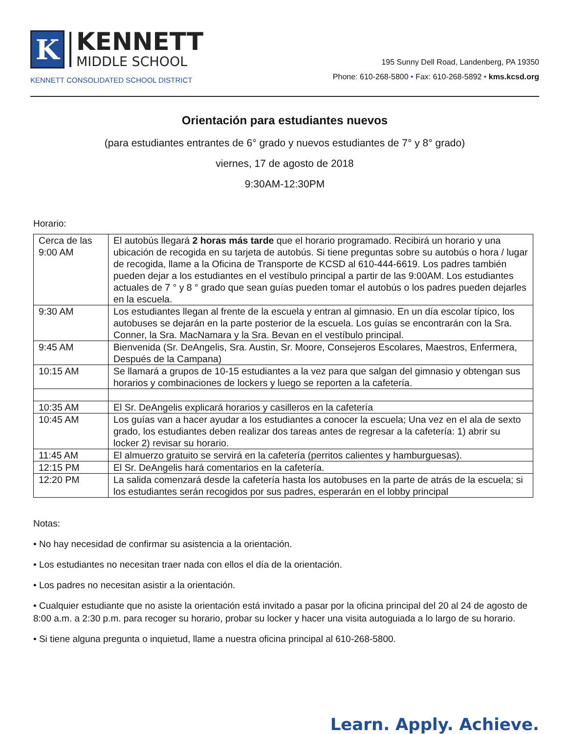K
KENNETT
MIDDLE SCHOOL
KENNETT CONSOLIDATED SCHOOL DISTRICT
195 Sunny Dell Road, Landenberg, PA 19350
Phone: 610-268-5800 • Fax: 610-268-5892 • kms.kcsd.org
Orientación para estudiantes nuevos
(para estudiantes entrantes de 6° grado y nuevos estudiantes de 7° y 8° grado)
viernes, 17 de agosto de 2018
9:30AM-12:30PM
Horario:
| Cerca de las 9:00 AM | El autobús llegará 2 horas más tarde que el horario programado. Recibirá un horario y una ubicación de recogida en su tarjeta de autobús. Si tiene preguntas sobre su autobús o hora / lugar de recogida, llame a la Oficina de Transporte de KCSD al 610-444-6619. Los padres también pueden dejar a los estudiantes en el vestíbulo principal a partir de las 9:00AM. Los estudiantes actuales de 7 ° y 8 ° grado que sean guías pueden tomar el autobús o los padres pueden dejarles en la escuela. |
| 9:30 AM | Los estudiantes llegan al frente de la escuela y entran al gimnasio. En un día escolar típico, los autobuses se dejarán en la parte posterior de la escuela. Los guías se encontrarán con la Sra. Conner, la Sra. MacNamara y la Sra. Bevan en el vestíbulo principal. |
| 9:45 AM | Bienvenida (Sr. DeAngelis, Sra. Austin, Sr. Moore, Consejeros Escolares, Maestros, Enfermera, Después de la Campana) |
| 10:15 AM | Se llamará a grupos de 10-15 estudiantes a la vez para que salgan del gimnasio y obtengan sus horarios y combinaciones de lockers y luego se reporten a la cafetería. |
| 10:35 AM | El Sr. DeAngelis explicará horarios y casilleros en la cafetería |
| 10:45 AM | Los guías van a hacer ayudar a los estudiantes a conocer la escuela; Una vez en el ala de sexto grado, los estudiantes deben realizar dos tareas antes de regresar a la cafetería: 1) abrir su locker 2) revisar su horario. |
| 11:45 AM | El almuerzo gratuito se servirá en la cafetería (perritos calientes y hamburguesas). |
| 12:15 PM | El Sr. DeAngelis hará comentarios en la cafetería. |
| 12:20 PM | La salida comenzará desde la cafetería hasta los autobuses en la parte de atrás de la escuela; si los estudiantes serán recogidos por sus padres, esperarán en el lobby principal |
Notas:
• No hay necesidad de confirmar su asistencia a la orientación.
• Los estudiantes no necesitan traer nada con ellos el día de la orientación.
• Los padres no necesitan asistir a la orientación.
• Cualquier estudiante que no asiste la orientación está invitado a pasar por la oficina principal del 20 al 24 de agosto de 8:00 a.m. a 2:30 p.m. para recoger su horario, probar su locker y hacer una visita autoguiada a lo largo de su horario.
• Si tiene alguna pregunta o inquietud, llame a nuestra oficina principal al 610-268-5800.
Learn. Apply. Achieve.